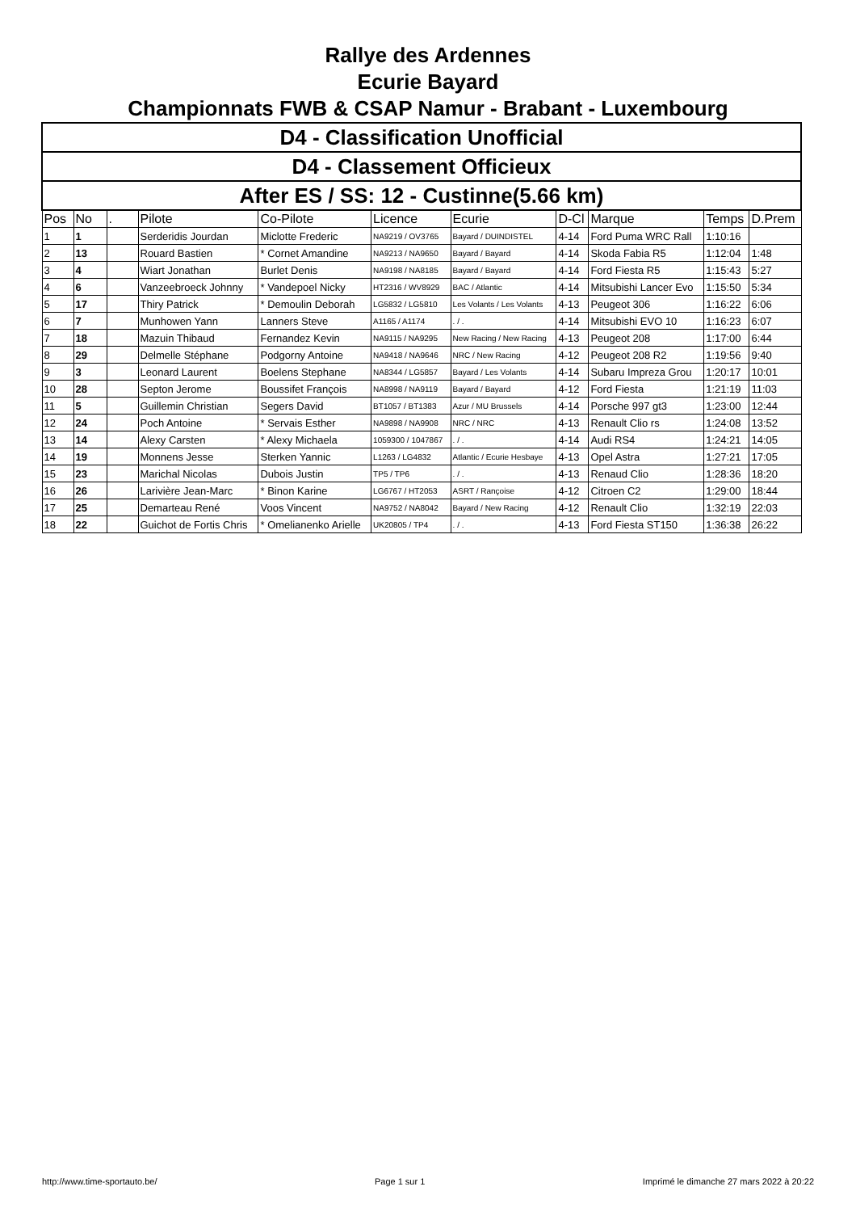Rallye des Ardennes
Ecurie Bayard
Championnats FWB & CSAP Namur - Brabant - Luxembourg
| D4 - Classification Unofficial | | | | | | | | | | |
| D4 - Classement Officieux | | | | | | | | | | |
| After ES / SS: 12 - Custinne(5.66 km) | | | | | | | | | | |
| Pos | No | . | Pilote | Co-Pilote | Licence | Ecurie | D-Cl | Marque | Temps | D.Prem |
| 1 | 1 | | Serderidis Jourdan | Miclotte Frederic | NA9219 / OV3765 | Bayard / DUINDISTEL | 4-14 | Ford Puma WRC Rall | 1:10:16 | |
| 2 | 13 | | Rouard Bastien | * Cornet Amandine | NA9213 / NA9650 | Bayard / Bayard | 4-14 | Skoda Fabia R5 | 1:12:04 | 1:48 |
| 3 | 4 | | Wiart Jonathan | Burlet Denis | NA9198 / NA8185 | Bayard / Bayard | 4-14 | Ford Fiesta R5 | 1:15:43 | 5:27 |
| 4 | 6 | | Vanzeebroeck Johnny | * Vandepoel Nicky | HT2316 / WV8929 | BAC / Atlantic | 4-14 | Mitsubishi Lancer Evo | 1:15:50 | 5:34 |
| 5 | 17 | | Thiry Patrick | * Demoulin Deborah | LG5832 / LG5810 | Les Volants / Les Volants | 4-13 | Peugeot 306 | 1:16:22 | 6:06 |
| 6 | 7 | | Munhowen Yann | Lanners Steve | A1165 / A1174 | . / . | 4-14 | Mitsubishi EVO 10 | 1:16:23 | 6:07 |
| 7 | 18 | | Mazuin Thibaud | Fernandez Kevin | NA9115 / NA9295 | New Racing / New Racing | 4-13 | Peugeot 208 | 1:17:00 | 6:44 |
| 8 | 29 | | Delmelle Stéphane | Podgorny Antoine | NA9418 / NA9646 | NRC / New Racing | 4-12 | Peugeot 208 R2 | 1:19:56 | 9:40 |
| 9 | 3 | | Leonard Laurent | Boelens Stephane | NA8344 / LG5857 | Bayard / Les Volants | 4-14 | Subaru Impreza Grou | 1:20:17 | 10:01 |
| 10 | 28 | | Septon Jerome | Boussifet François | NA8998 / NA9119 | Bayard / Bayard | 4-12 | Ford Fiesta | 1:21:19 | 11:03 |
| 11 | 5 | | Guillemin Christian | Segers David | BT1057 / BT1383 | Azur / MU Brussels | 4-14 | Porsche 997 gt3 | 1:23:00 | 12:44 |
| 12 | 24 | | Poch Antoine | * Servais Esther | NA9898 / NA9908 | NRC / NRC | 4-13 | Renault Clio rs | 1:24:08 | 13:52 |
| 13 | 14 | | Alexy Carsten | * Alexy Michaela | 1059300 / 1047867 | . / . | 4-14 | Audi RS4 | 1:24:21 | 14:05 |
| 14 | 19 | | Monnens Jesse | Sterken Yannic | L1263 / LG4832 | Atlantic / Ecurie Hesbaye | 4-13 | Opel Astra | 1:27:21 | 17:05 |
| 15 | 23 | | Marichal Nicolas | Dubois Justin | TP5 / TP6 | . / . | 4-13 | Renaud Clio | 1:28:36 | 18:20 |
| 16 | 26 | | Larivière Jean-Marc | * Binon Karine | LG6767 / HT2053 | ASRT / Rançoise | 4-12 | Citroen C2 | 1:29:00 | 18:44 |
| 17 | 25 | | Demarteau René | Voos Vincent | NA9752 / NA8042 | Bayard / New Racing | 4-12 | Renault Clio | 1:32:19 | 22:03 |
| 18 | 22 | | Guichot de Fortis Chris | * Omelianenko Arielle | UK20805 / TP4 | . / . | 4-13 | Ford Fiesta ST150 | 1:36:38 | 26:22 |
http://www.time-sportauto.be/ Page 1 sur 1 Imprimé le dimanche 27 mars 2022 à 20:22